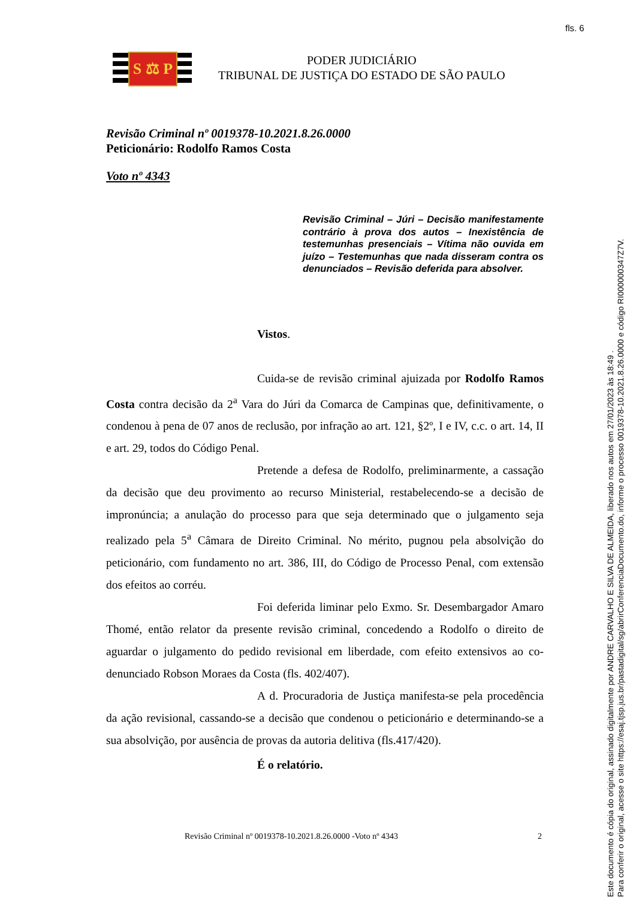fls. 6
S ⚖ P
PODER JUDICIÁRIO
TRIBUNAL DE JUSTIÇA DO ESTADO DE SÃO PAULO
Revisão Criminal nº 0019378-10.2021.8.26.0000
Peticionário: Rodolfo Ramos Costa
Voto nº 4343
Revisão Criminal – Júri – Decisão manifestamente contrário à prova dos autos – Inexistência de testemunhas presenciais – Vítima não ouvida em juízo – Testemunhas que nada disseram contra os denunciados – Revisão deferida para absolver.
Vistos.
Cuida-se de revisão criminal ajuizada por Rodolfo Ramos Costa contra decisão da 2<sup>a</sup> Vara do Júri da Comarca de Campinas que, definitivamente, o condenou à pena de 07 anos de reclusão, por infração ao art. 121, §2º, I e IV, c.c. o art. 14, II e art. 29, todos do Código Penal.
Pretende a defesa de Rodolfo, preliminarmente, a cassação da decisão que deu provimento ao recurso Ministerial, restabelecendo-se a decisão de impronúncia; a anulação do processo para que seja determinado que o julgamento seja realizado pela 5<sup>a</sup> Câmara de Direito Criminal. No mérito, pugnou pela absolvição do peticionário, com fundamento no art. 386, III, do Código de Processo Penal, com extensão dos efeitos ao corréu.
Foi deferida liminar pelo Exmo. Sr. Desembargador Amaro Thomé, então relator da presente revisão criminal, concedendo a Rodolfo o direito de aguardar o julgamento do pedido revisional em liberdade, com efeito extensivos ao co-denunciado Robson Moraes da Costa (fls. 402/407).
A d. Procuradoria de Justiça manifesta-se pela procedência da ação revisional, cassando-se a decisão que condenou o peticionário e determinando-se a sua absolvição, por ausência de provas da autoria delitiva (fls.417/420).
É o relatório.
Revisão Criminal nº 0019378-10.2021.8.26.0000 -Voto nº 4343 2
Este documento é cópia do original, assinado digitalmente por ANDRE CARVALHO E SILVA DE ALMEIDA, liberado nos autos em 27/01/2023 às 18:49 .
Para conferir o original, acesse o site https://esaj.tjsp.jus.br/pastadigital/sg/abrirConferenciaDocumento.do, informe o processo 0019378-10.2021.8.26.0000 e código RI000000347Z7V.